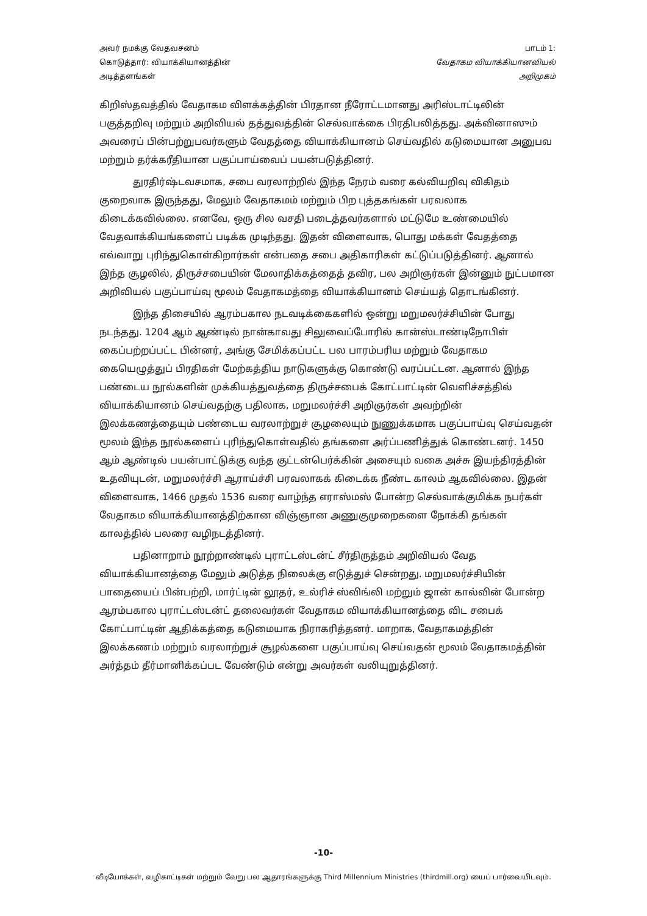அவர் நமக்கு வேதவசனம் கொடுத்தார்: வியாக்கியானத்தின் அடித்தளங்கள்
பாடம் 1:
வேதாகம வியாக்கியானவியல்
அறிமுகம்
கிறிஸ்தவத்தில் வேதாகம விளக்கத்தின் பிரதான நீரோட்டமானது அரிஸ்டாட்டிலின் பகுத்தறிவு மற்றும் அறிவியல் தத்துவத்தின் செல்வாக்கை பிரதிபலித்தது. அக்வினாஸும் அவரைப் பின்பற்றுபவர்களும் வேதத்தை வியாக்கியானம் செய்வதில் கடுமையான அனுபவ மற்றும் தர்க்கரீதியான பகுப்பாய்வைப் பயன்படுத்தினர்.
துரதிர்ஷ்டவசமாக, சபை வரலாற்றில் இந்த நேரம் வரை கல்வியறிவு விகிதம் குறைவாக இருந்தது, மேலும் வேதாகமம் மற்றும் பிற புத்தகங்கள் பரவலாக கிடைக்கவில்லை. எனவே, ஒரு சில வசதி படைத்தவர்களால் மட்டுமே உண்மையில் வேதவாக்கியங்களைப் படிக்க முடிந்தது. இதன் விளைவாக, பொது மக்கள் வேதத்தை எவ்வாறு புரிந்துகொள்கிறார்கள் என்பதை சபை அதிகாரிகள் கட்டுப்படுத்தினர். ஆனால் இந்த சூழலில், திருச்சபையின் மேலாதிக்கத்தைத் தவிர, பல அறிஞர்கள் இன்னும் நுட்பமான அறிவியல் பகுப்பாய்வு மூலம் வேதாகமத்தை வியாக்கியானம் செய்யத் தொடங்கினர்.
இந்த திசையில் ஆரம்பகால நடவடிக்கைகளில் ஒன்று மறுமலர்ச்சியின் போது நடந்தது. 1204 ஆம் ஆண்டில் நான்காவது சிலுவைப்போரில் கான்ஸ்டாண்டிநோபிள் கைப்பற்றப்பட்ட பின்னர், அங்கு சேமிக்கப்பட்ட பல பாரம்பரிய மற்றும் வேதாகம கையெழுத்துப் பிரதிகள் மேற்கத்திய நாடுகளுக்கு கொண்டு வரப்பட்டன. ஆனால் இந்த பண்டைய நூல்களின் முக்கியத்துவத்தை திருச்சபைக் கோட்பாட்டின் வெளிச்சத்தில் வியாக்கியானம் செய்வதற்கு பதிலாக, மறுமலர்ச்சி அறிஞர்கள் அவற்றின் இலக்கணத்தையும் பண்டைய வரலாற்றுச் சூழலையும் நுணுக்கமாக பகுப்பாய்வு செய்வதன் மூலம் இந்த நூல்களைப் புரிந்துகொள்வதில் தங்களை அர்ப்பணித்துக் கொண்டனர். 1450 ஆம் ஆண்டில் பயன்பாட்டுக்கு வந்த குட்டன்பெர்க்கின் அசையும் வகை அச்சு இயந்திரத்தின் உதவியுடன், மறுமலர்ச்சி ஆராய்ச்சி பரவலாகக் கிடைக்க நீண்ட காலம் ஆகவில்லை. இதன் விளைவாக, 1466 முதல் 1536 வரை வாழ்ந்த எராஸ்மஸ் போன்ற செல்வாக்குமிக்க நபர்கள் வேதாகம வியாக்கியானத்திற்கான விஞ்ஞான அணுகுமுறைகளை நோக்கி தங்கள் காலத்தில் பலரை வழிநடத்தினர்.
பதினாறாம் நூற்றாண்டில் புராட்டஸ்டன்ட் சீர்திருத்தம் அறிவியல் வேத வியாக்கியானத்தை மேலும் அடுத்த நிலைக்கு எடுத்துச் சென்றது. மறுமலர்ச்சியின் பாதையைப் பின்பற்றி, மார்ட்டின் லூதர், உல்ரிச் ஸ்விங்லி மற்றும் ஜான் கால்வின் போன்ற ஆரம்பகால புராட்டஸ்டன்ட் தலைவர்கள் வேதாகம வியாக்கியானத்தை விட சபைக் கோட்பாட்டின் ஆதிக்கத்தை கடுமையாக நிராகரித்தனர். மாறாக, வேதாகமத்தின் இலக்கணம் மற்றும் வரலாற்றுச் சூழல்களை பகுப்பாய்வு செய்வதன் மூலம் வேதாகமத்தின் அர்த்தம் தீர்மானிக்கப்பட வேண்டும் என்று அவர்கள் வலியுறுத்தினர்.
-10-
வீடியோக்கள், வழிகாட்டிகள் மற்றும் வேறு பல ஆதாரங்களுக்கு Third Millennium Ministries (thirdmill.org) யைப் பார்வையிடவும்.